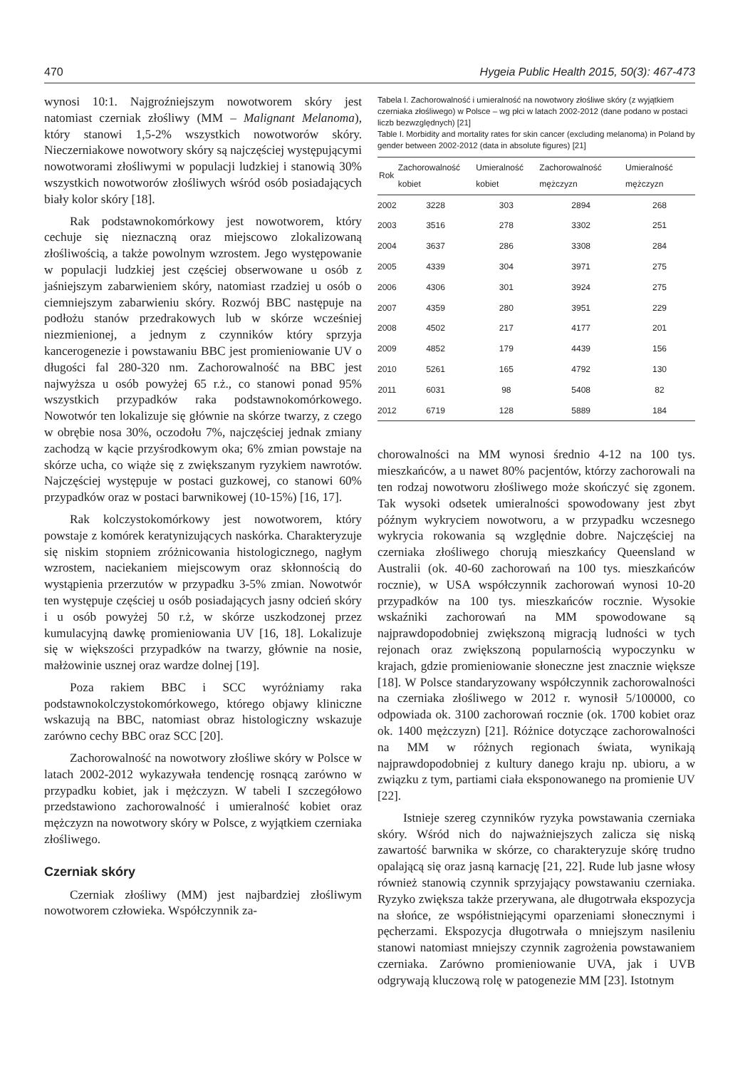470 Hygeia Public Health 2015, 50(3): 467-473
wynosi 10:1. Najgroźniejszym nowotworem skóry jest natomiast czerniak złośliwy (MM – Malignant Melanoma), który stanowi 1,5-2% wszystkich nowotworów skóry. Nieczerniakowe nowotwory skóry są najczęściej występującymi nowotworami złośliwymi w populacji ludzkiej i stanowią 30% wszystkich nowotworów złośliwych wśród osób posiadających biały kolor skóry [18].
Rak podstawnokomórkowy jest nowotworem, który cechuje się nieznaczną oraz miejscowo zlokalizowaną złośliwością, a także powolnym wzrostem. Jego występowanie w populacji ludzkiej jest częściej obserwowane u osób z jaśniejszym zabarwieniem skóry, natomiast rzadziej u osób o ciemniejszym zabarwieniu skóry. Rozwój BBC następuje na podłożu stanów przedrakowych lub w skórze wcześniej niezmienionej, a jednym z czynników który sprzyja kancerogenezie i powstawaniu BBC jest promieniowanie UV o długości fal 280-320 nm. Zachorowalność na BBC jest najwyższa u osób powyżej 65 r.ż., co stanowi ponad 95% wszystkich przypadków raka podstawnokomórkowego. Nowotwór ten lokalizuje się głównie na skórze twarzy, z czego w obrębie nosa 30%, oczodołu 7%, najczęściej jednak zmiany zachodzą w kącie przyśrodkowym oka; 6% zmian powstaje na skórze ucha, co wiąże się z zwiększanym ryzykiem nawrotów. Najczęściej występuje w postaci guzkowej, co stanowi 60% przypadków oraz w postaci barwnikowej (10-15%) [16, 17].
Rak kolczystokomórkowy jest nowotworem, który powstaje z komórek keratynizujących naskórka. Charakteryzuje się niskim stopniem zróżnicowania histologicznego, nagłym wzrostem, naciekaniem miejscowym oraz skłonnością do wystąpienia przerzutów w przypadku 3-5% zmian. Nowotwór ten występuje częściej u osób posiadających jasny odcień skóry i u osób powyżej 50 r.ż, w skórze uszkodzonej przez kumulacyjną dawkę promieniowania UV [16, 18]. Lokalizuje się w większości przypadków na twarzy, głównie na nosie, małżowinie usznej oraz wardze dolnej [19].
Poza rakiem BBC i SCC wyróżniamy raka podstawnokolczystokomórkowego, którego objawy kliniczne wskazują na BBC, natomiast obraz histologiczny wskazuje zarówno cechy BBC oraz SCC [20].
Zachorowalność na nowotwory złośliwe skóry w Polsce w latach 2002-2012 wykazywała tendencję rosnącą zarówno w przypadku kobiet, jak i mężczyzn. W tabeli I szczegółowo przedstawiono zachorowalność i umieralność kobiet oraz mężczyzn na nowotwory skóry w Polsce, z wyjątkiem czerniaka złośliwego.
Czerniak skóry
Czerniak złośliwy (MM) jest najbardziej złośliwym nowotworem człowieka. Współczynnik za-
Tabela I. Zachorowalność i umieralność na nowotwory złośliwe skóry (z wyjątkiem czerniaka złośliwego) w Polsce – wg płci w latach 2002-2012 (dane podano w postaci liczb bezwzględnych) [21]
Table I. Morbidity and mortality rates for skin cancer (excluding melanoma) in Poland by gender between 2002-2012 (data in absolute figures) [21]
| Rok | Zachorowalność kobiet | Umieralność kobiet | Zachorowalność mężczyzn | Umieralność mężczyzn |
| --- | --- | --- | --- | --- |
| 2002 | 3228 | 303 | 2894 | 268 |
| 2003 | 3516 | 278 | 3302 | 251 |
| 2004 | 3637 | 286 | 3308 | 284 |
| 2005 | 4339 | 304 | 3971 | 275 |
| 2006 | 4306 | 301 | 3924 | 275 |
| 2007 | 4359 | 280 | 3951 | 229 |
| 2008 | 4502 | 217 | 4177 | 201 |
| 2009 | 4852 | 179 | 4439 | 156 |
| 2010 | 5261 | 165 | 4792 | 130 |
| 2011 | 6031 | 98 | 5408 | 82 |
| 2012 | 6719 | 128 | 5889 | 184 |
chorowalności na MM wynosi średnio 4-12 na 100 tys. mieszkańców, a u nawet 80% pacjentów, którzy zachorowali na ten rodzaj nowotworu złośliwego może skończyć się zgonem. Tak wysoki odsetek umieralności spowodowany jest zbyt późnym wykryciem nowotworu, a w przypadku wczesnego wykrycia rokowania są względnie dobre. Najczęściej na czerniaka złośliwego chorują mieszkańcy Queensland w Australii (ok. 40-60 zachorowań na 100 tys. mieszkańców rocznie), w USA współczynnik zachorowań wynosi 10-20 przypadków na 100 tys. mieszkańców rocznie. Wysokie wskaźniki zachorowań na MM spowodowane są najprawdopodobniej zwiększoną migracją ludności w tych rejonach oraz zwiększoną popularnością wypoczynku w krajach, gdzie promieniowanie słoneczne jest znacznie większe [18]. W Polsce standaryzowany współczynnik zachorowalności na czerniaka złośliwego w 2012 r. wynosił 5/100000, co odpowiada ok. 3100 zachorowań rocznie (ok. 1700 kobiet oraz ok. 1400 mężczyzn) [21]. Różnice dotyczące zachorowalności na MM w różnych regionach świata, wynikają najprawdopodobniej z kultury danego kraju np. ubioru, a w związku z tym, partiami ciała eksponowanego na promienie UV [22].
Istnieje szereg czynników ryzyka powstawania czerniaka skóry. Wśród nich do najważniejszych zalicza się niską zawartość barwnika w skórze, co charakteryzuje skórę trudno opalającą się oraz jasną karnację [21, 22]. Rude lub jasne włosy również stanowią czynnik sprzyjający powstawaniu czerniaka. Ryzyko zwiększa także przerywana, ale długotrwała ekspozycja na słońce, ze współistniejącymi oparzeniami słonecznymi i pęcherzami. Ekspozycja długotrwała o mniejszym nasileniu stanowi natomiast mniejszy czynnik zagrożenia powstawaniem czerniaka. Zarówno promieniowanie UVA, jak i UVB odgrywają kluczową rolę w patogenezie MM [23]. Istotnym